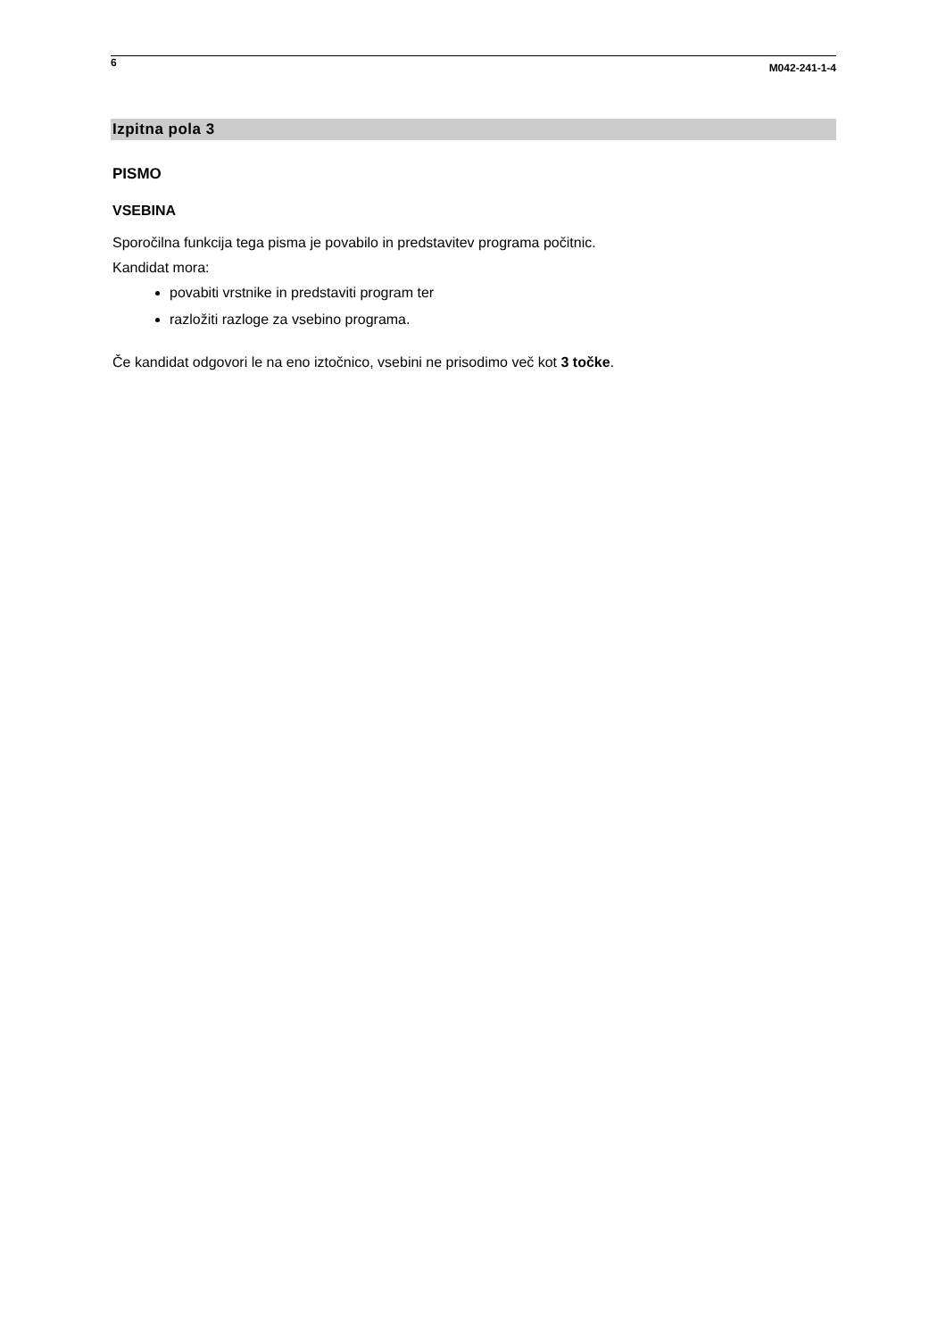6 M042-241-1-4
Izpitna pola 3
PISMO
VSEBINA
Sporočilna funkcija tega pisma je povabilo in predstavitev programa počitnic.
Kandidat mora:
povabiti vrstnike in predstaviti program ter
razložiti razloge za vsebino programa.
Če kandidat odgovori le na eno iztočnico, vsebini ne prisodimo več kot 3 točke.